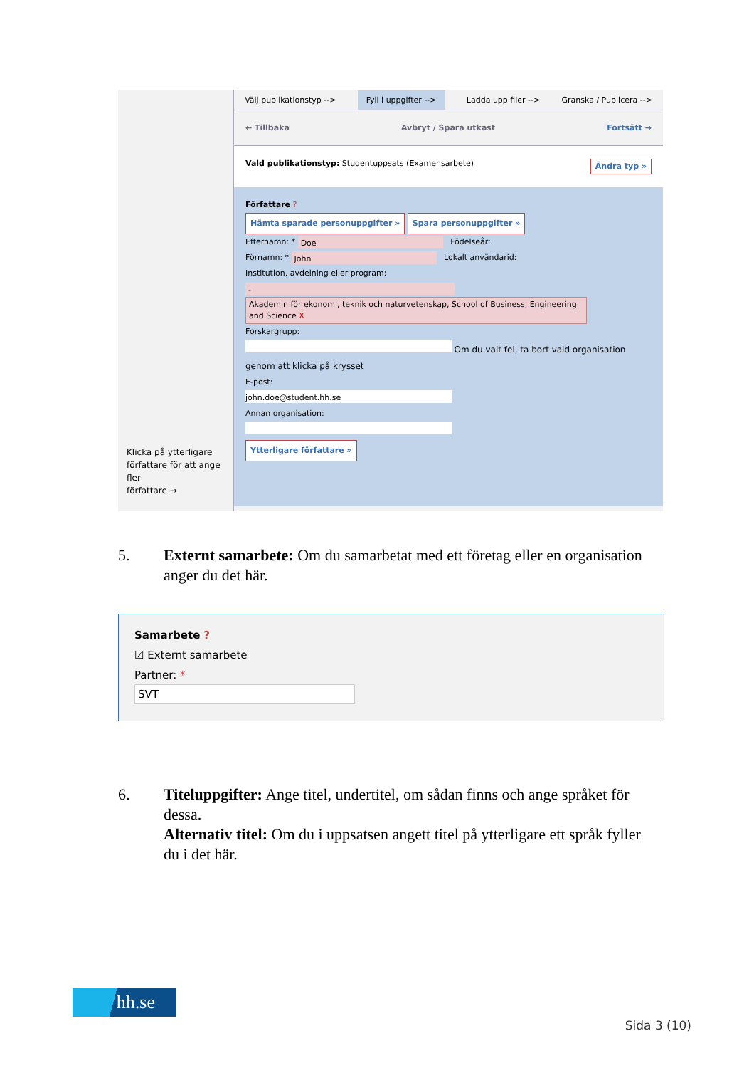Klicka på ytterligare
författare för att ange fler
författare →
Välj publikationstyp --> Fyll i uppgifter --> Ladda upp filer --> Granska / Publicera -->
← Tillbaka Avbryt / Spara utkast Fortsätt →
Vald publikationstyp: Studentuppsats (Examensarbete) Ändra typ »
Författare ?
Hämta sparade personuppgifter » Spara personuppgifter »
Efternamn: * Doe Födelseår:
Förnamn: * John Lokalt användarid:
Institution, avdelning eller program:
-
Akademin för ekonomi, teknik och naturvetenskap, School of Business, Engineering and Science X
Forskargrupp:
Om du valt fel, ta bort vald organisation genom att klicka på krysset
E-post:
john.doe@student.hh.se
Annan organisation:
Ytterligare författare »
5. Externt samarbete: Om du samarbetat med ett företag eller en organisation anger du det här.
Samarbete ?
☑ Externt samarbete
Partner: *
SVT
6. Titeluppgifter: Ange titel, undertitel, om sådan finns och ange språket för dessa.
Alternativ titel: Om du i uppsatsen angett titel på ytterligare ett språk fyller du i det här.
hh.se
Sida 3 (10)